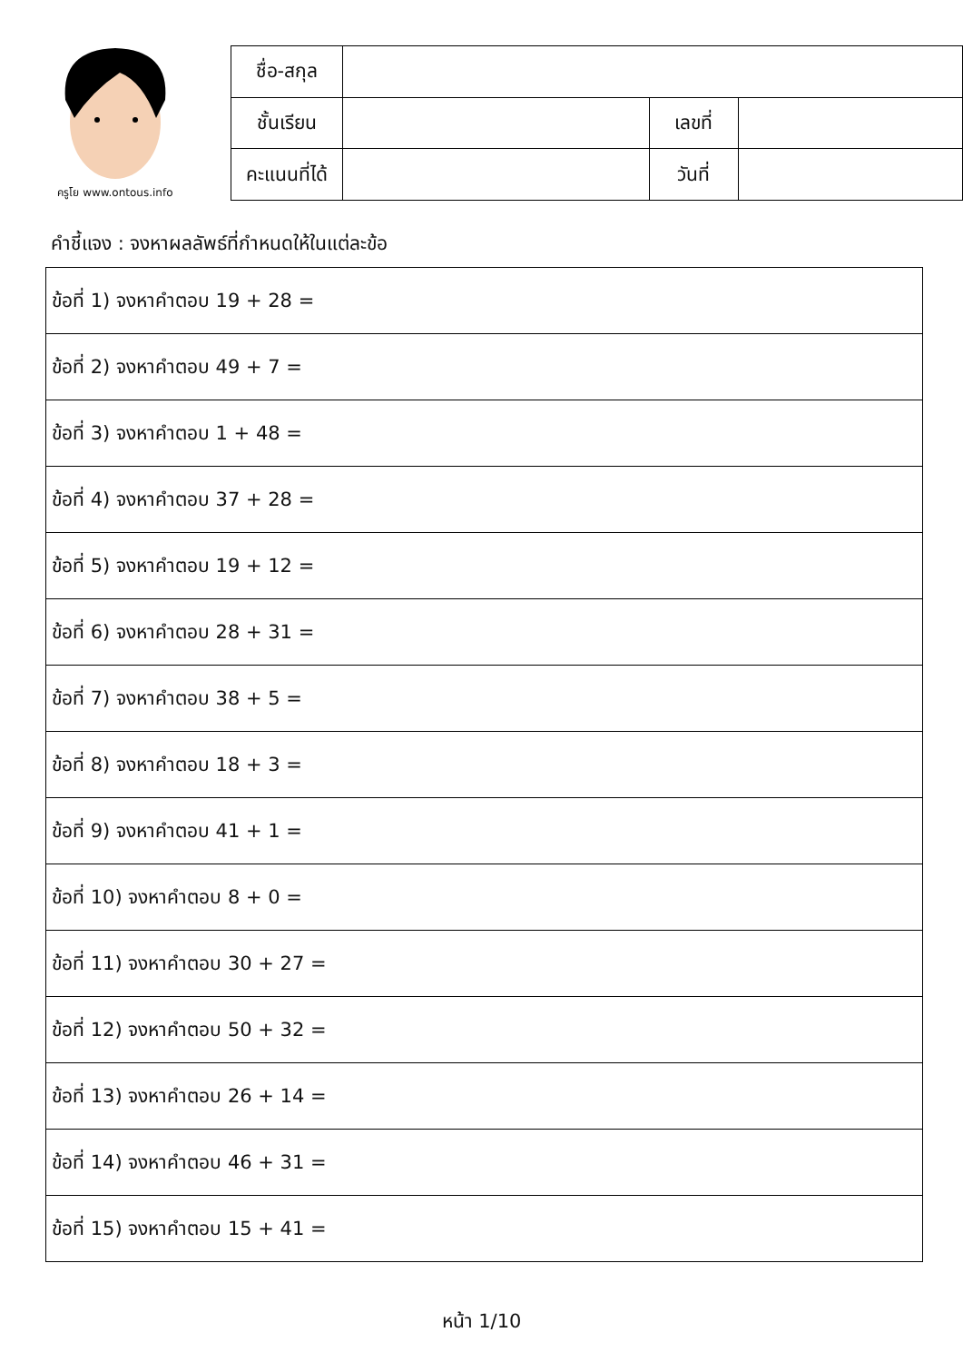ครูโย www.ontous.info
| ชื่อ-สกุล | | | |
| ชั้นเรียน | | เลขที่ | |
| คะแนนที่ได้ | | วันที่ | |
คำชี้แจง : จงหาผลลัพธ์ที่กำหนดให้ในแต่ละข้อ
| ข้อที่ 1) จงหาคำตอบ 19 + 28 = |
| ข้อที่ 2) จงหาคำตอบ 49 + 7 = |
| ข้อที่ 3) จงหาคำตอบ 1 + 48 = |
| ข้อที่ 4) จงหาคำตอบ 37 + 28 = |
| ข้อที่ 5) จงหาคำตอบ 19 + 12 = |
| ข้อที่ 6) จงหาคำตอบ 28 + 31 = |
| ข้อที่ 7) จงหาคำตอบ 38 + 5 = |
| ข้อที่ 8) จงหาคำตอบ 18 + 3 = |
| ข้อที่ 9) จงหาคำตอบ 41 + 1 = |
| ข้อที่ 10) จงหาคำตอบ 8 + 0 = |
| ข้อที่ 11) จงหาคำตอบ 30 + 27 = |
| ข้อที่ 12) จงหาคำตอบ 50 + 32 = |
| ข้อที่ 13) จงหาคำตอบ 26 + 14 = |
| ข้อที่ 14) จงหาคำตอบ 46 + 31 = |
| ข้อที่ 15) จงหาคำตอบ 15 + 41 = |
หน้า 1/10